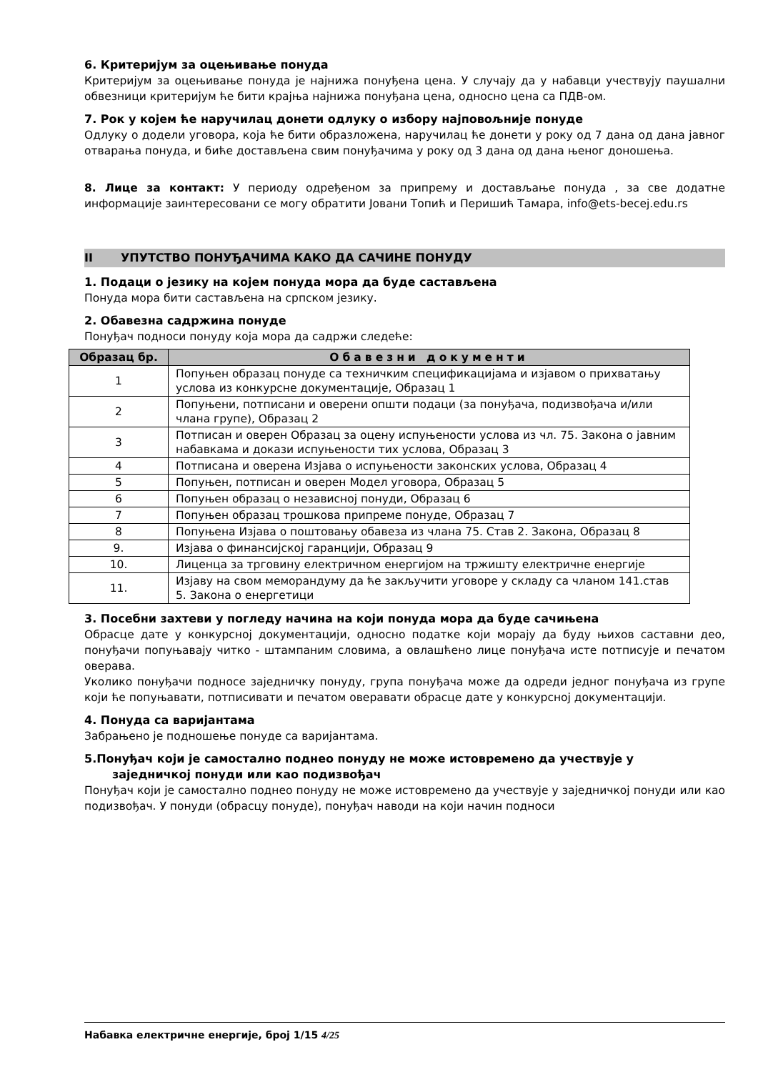6. Критеријум за оцењивање понуда
Критеријум за оцењивање понуда је најнижа понуђена цена. У случају да у набавци учествују паушални обвезници критеријум ће бити крајња најнижа понуђана цена, односно цена са ПДВ-ом.
7. Рок у којем ће наручилац донети одлуку о избору најповољније понуде
Одлуку о додели уговора, која ће бити образложена, наручилац ће донети у року од 7 дана од дана јавног отварања понуда, и биће достављена свим понуђачима у року од 3 дана од дана њеног доношења.
8. Лице за контакт: У периоду одређеном за припрему и достављање понуда , за све додатне информације заинтересовани се могу обратити Јовани Топић и Перишић Тамара, info@ets-becej.edu.rs
II УПУТСТВО ПОНУЂАЧИМА КАКО ДА САЧИНЕ ПОНУДУ
1. Подаци о језику на којем понуда мора да буде састављена
Понуда мора бити састављена на српском језику.
2. Обавезна садржина понуде
Понуђач подноси понуду која мора да садржи следеће:
| Образац бр. | Обавезни документи |
| --- | --- |
| 1 | Попуњен образац понуде са техничким спецификацијама и изјавом о прихватању услова из конкурсне документације, Образац 1 |
| 2 | Попуњени, потписани и оверени општи подаци (за понуђача, подизвођача и/или члана групе), Образац 2 |
| 3 | Потписан и оверен Образац за оцену испуњености услова из чл. 75. Закона о јавним набавкама и докази испуњености тих услова, Образац 3 |
| 4 | Потписана и оверена Изјава о испуњености законских услова, Образац 4 |
| 5 | Попуњен, потписан и оверен Модел уговора, Образац 5 |
| 6 | Попуњен образац о независној понуди, Образац 6 |
| 7 | Попуњен образац трошкова припреме понуде, Образац 7 |
| 8 | Попуњена Изјава о поштовању обавеза из члана 75. Став 2. Закона, Образац 8 |
| 9. | Изјава о финансијској гаранцији, Образац 9 |
| 10. | Лиценца за трговину електричном енергијом на тржишту електричне енергије |
| 11. | Изјаву на свом меморандуму да ће закључити уговоре у складу са чланом 141.став 5. Закона о енергетици |
3. Посебни захтеви у погледу начина на који понуда мора да буде сачињена
Обрасце дате у конкурсној документацији, односно податке који морају да буду њихов саставни део, понуђачи попуњавају читко - штампаним словима, а овлашћено лице понуђача исте потписује и печатом оверава.
Уколико понуђачи подносе заједничку понуду, група понуђача може да одреди једног понуђача из групе који ће попуњавати, потписивати и печатом оверавати обрасце дате у конкурсној документацији.
4. Понуда са варијантама
Забрањено је подношење понуде са варијантама.
5.Понуђач који је самостално поднео понуду не може истовремено да учествује у
заједничкој понуди или као подизвођач
Понуђач који је самостално поднео понуду не може истовремено да учествује у заједничкој понуди или као подизвођач. У понуди (обрасцу понуде), понуђач наводи на који начин подноси
Набавка електричне енергије, број 1/15 4/25